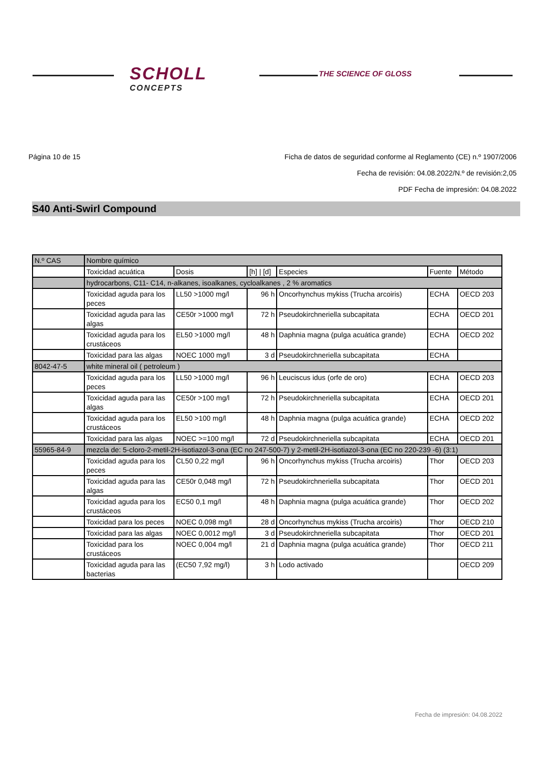SCHOLL
CONCEPTS
THE SCIENCE OF GLOSS
Página 10 de 15 Ficha de datos de seguridad conforme al Reglamento (CE) n.º 1907/2006
Fecha de revisión: 04.08.2022/N.º de revisión:2,05
PDF Fecha de impresión: 04.08.2022
S40 Anti-Swirl Compound
| N.º CAS | Nombre químico | | | | | |
| | Toxicidad acuática | Dosis | [h] / [d] | Especies | Fuente | Método |
| | hydrocarbons, C11- C14, n-alkanes, isoalkanes, cycloalkanes , 2 % aromatics | | | | | |
| | Toxicidad aguda para los peces | LL50 >1000 mg/l | 96 h | Oncorhynchus mykiss (Trucha arcoiris) | ECHA | OECD 203 |
| | Toxicidad aguda para las algas | CE50r >1000 mg/l | 72 h | Pseudokirchneriella subcapitata | ECHA | OECD 201 |
| | Toxicidad aguda para los crustáceos | EL50 >1000 mg/l | 48 h | Daphnia magna (pulga acuática grande) | ECHA | OECD 202 |
| | Toxicidad para las algas | NOEC 1000 mg/l | 3 d | Pseudokirchneriella subcapitata | ECHA | |
| 8042-47-5 | white mineral oil ( petroleum ) | | | | | |
| | Toxicidad aguda para los peces | LL50 >1000 mg/l | 96 h | Leuciscus idus (orfe de oro) | ECHA | OECD 203 |
| | Toxicidad aguda para las algas | CE50r >100 mg/l | 72 h | Pseudokirchneriella subcapitata | ECHA | OECD 201 |
| | Toxicidad aguda para los crustáceos | EL50 >100 mg/l | 48 h | Daphnia magna (pulga acuática grande) | ECHA | OECD 202 |
| | Toxicidad para las algas | NOEC >=100 mg/l | 72 d | Pseudokirchneriella subcapitata | ECHA | OECD 201 |
| 55965-84-9 | mezcla de: 5-cloro-2-metil-2H-isotiazol-3-ona (EC no 247-500-7) y 2-metil-2H-isotiazol-3-ona (EC no 220-239 -6) (3:1) | | | | | |
| | Toxicidad aguda para los peces | CL50 0,22 mg/l | 96 h | Oncorhynchus mykiss (Trucha arcoiris) | Thor | OECD 203 |
| | Toxicidad aguda para las algas | CE50r 0,048 mg/l | 72 h | Pseudokirchneriella subcapitata | Thor | OECD 201 |
| | Toxicidad aguda para los crustáceos | EC50 0,1 mg/l | 48 h | Daphnia magna (pulga acuática grande) | Thor | OECD 202 |
| | Toxicidad para los peces | NOEC 0,098 mg/l | 28 d | Oncorhynchus mykiss (Trucha arcoiris) | Thor | OECD 210 |
| | Toxicidad para las algas | NOEC 0,0012 mg/l | 3 d | Pseudokirchneriella subcapitata | Thor | OECD 201 |
| | Toxicidad para los crustáceos | NOEC 0,004 mg/l | 21 d | Daphnia magna (pulga acuática grande) | Thor | OECD 211 |
| | Toxicidad aguda para las bacterias | (EC50 7,92 mg/l) | 3 h | Lodo activado | | OECD 209 |
Fecha de impresión: 04.08.2022